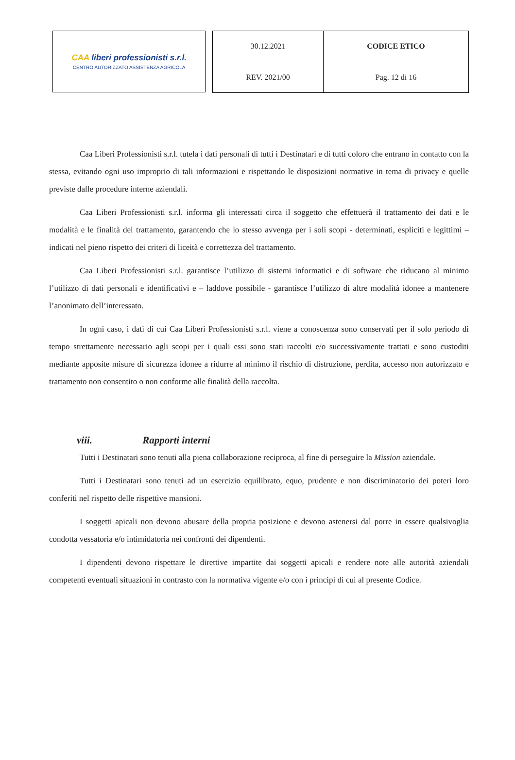CAA liberi professionisti s.r.l.
CENTRO AUTORIZZATO ASSISTENZA AGRICOLA
| 30.12.2021 | CODICE ETICO |
| REV. 2021/00 | Pag. 12 di 16 |
Caa Liberi Professionisti s.r.l. tutela i dati personali di tutti i Destinatari e di tutti coloro che entrano in contatto con la stessa, evitando ogni uso improprio di tali informazioni e rispettando le disposizioni normative in tema di privacy e quelle previste dalle procedure interne aziendali.
Caa Liberi Professionisti s.r.l. informa gli interessati circa il soggetto che effettuerà il trattamento dei dati e le modalità e le finalità del trattamento, garantendo che lo stesso avvenga per i soli scopi - determinati, espliciti e legittimi – indicati nel pieno rispetto dei criteri di liceità e correttezza del trattamento.
Caa Liberi Professionisti s.r.l. garantisce l’utilizzo di sistemi informatici e di software che riducano al minimo l’utilizzo di dati personali e identificativi e – laddove possibile - garantisce l’utilizzo di altre modalità idonee a mantenere l’anonimato dell’interessato.
In ogni caso, i dati di cui Caa Liberi Professionisti s.r.l. viene a conoscenza sono conservati per il solo periodo di tempo strettamente necessario agli scopi per i quali essi sono stati raccolti e/o successivamente trattati e sono custoditi mediante apposite misure di sicurezza idonee a ridurre al minimo il rischio di distruzione, perdita, accesso non autorizzato e trattamento non consentito o non conforme alle finalità della raccolta.
viii. Rapporti interni
Tutti i Destinatari sono tenuti alla piena collaborazione reciproca, al fine di perseguire la Mission aziendale.
Tutti i Destinatari sono tenuti ad un esercizio equilibrato, equo, prudente e non discriminatorio dei poteri loro conferiti nel rispetto delle rispettive mansioni.
I soggetti apicali non devono abusare della propria posizione e devono astenersi dal porre in essere qualsivoglia condotta vessatoria e/o intimidatoria nei confronti dei dipendenti.
I dipendenti devono rispettare le direttive impartite dai soggetti apicali e rendere note alle autorità aziendali competenti eventuali situazioni in contrasto con la normativa vigente e/o con i principi di cui al presente Codice.